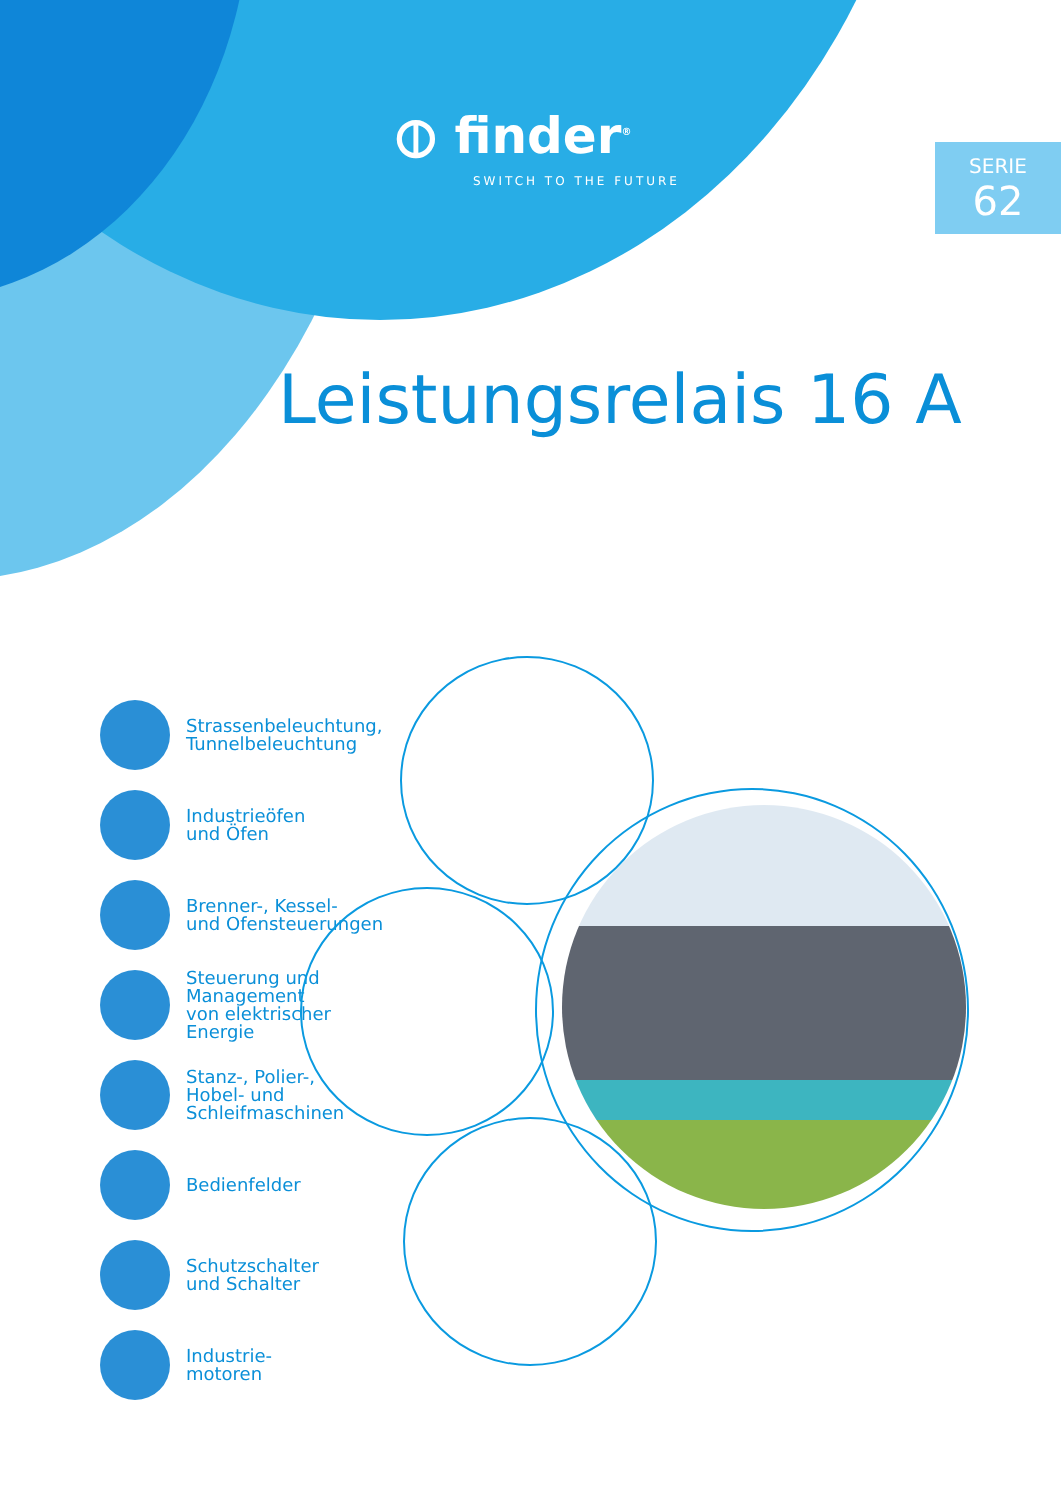⦶ finder<sup>®</sup>
SWITCH TO THE FUTURE
SERIE
62
Leistungsrelais 16 A
Strassenbeleuchtung,
Tunnelbeleuchtung
Industrieöfen
und Öfen
Brenner-, Kessel-
und Ofensteuerungen
Steuerung und
Management
von elektrischer
Energie
Stanz-, Polier-,
Hobel- und
Schleifmaschinen
Bedienfelder
Schutzschalter
und Schalter
Industrie-
motoren